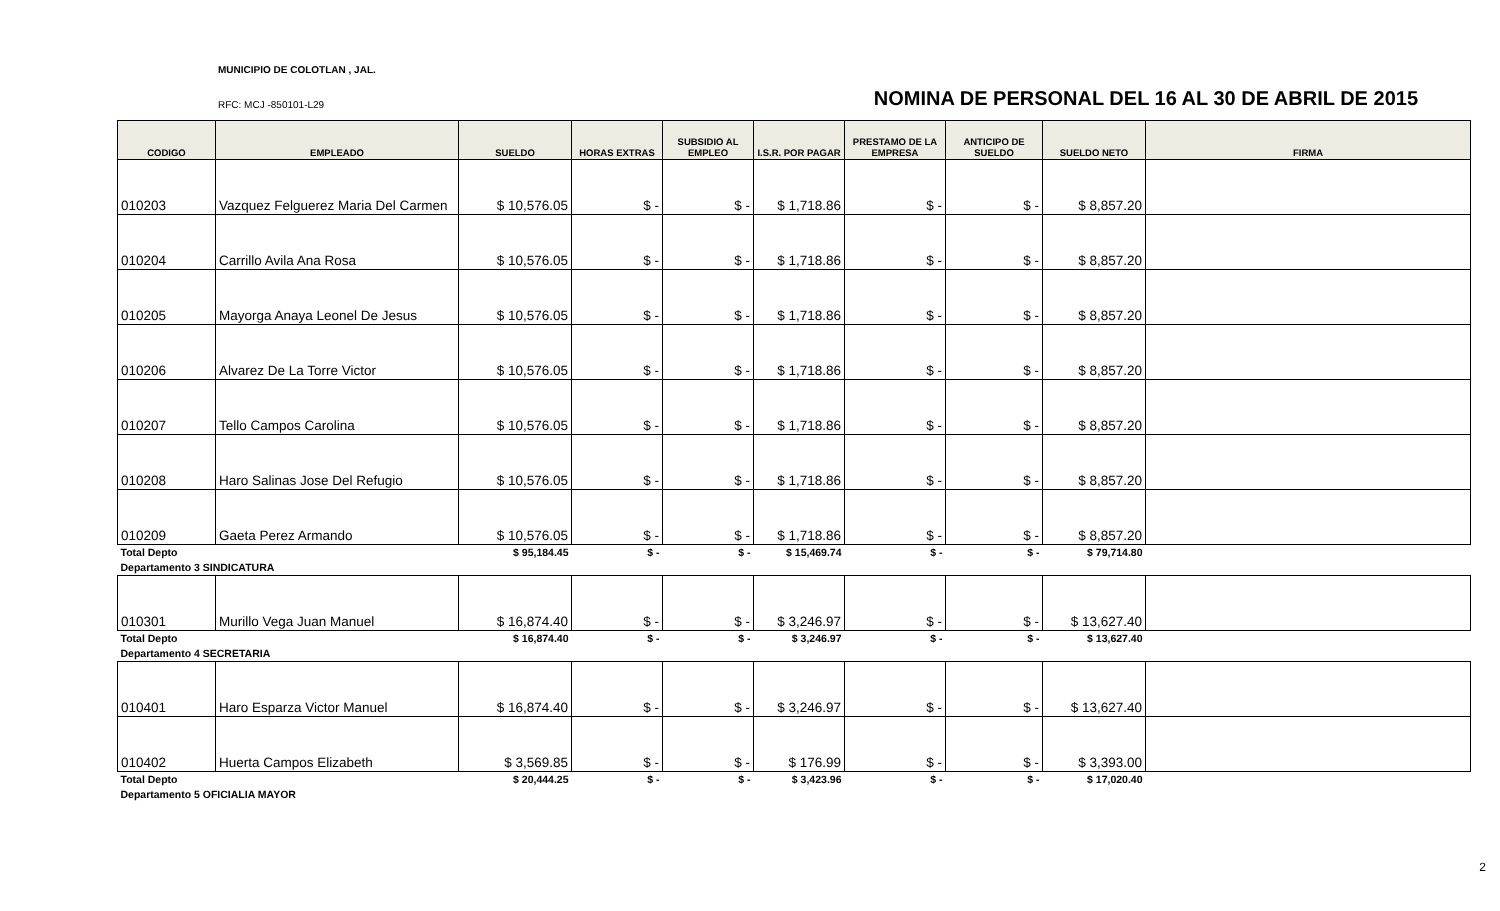MUNICIPIO DE COLOTLAN , JAL.
RFC: MCJ -850101-L29 NOMINA DE PERSONAL DEL 16 AL 30 DE ABRIL DE 2015
| CODIGO | EMPLEADO | SUELDO | HORAS EXTRAS | SUBSIDIO AL EMPLEO | I.S.R. POR PAGAR | PRESTAMO DE LA EMPRESA | ANTICIPO DE SUELDO | SUELDO NETO | FIRMA |
| --- | --- | --- | --- | --- | --- | --- | --- | --- | --- |
| 010203 | Vazquez Felguerez Maria Del Carmen | $ 10,576.05 | $ - | $ - | $ 1,718.86 | $ - | $ - | $ 8,857.20 | |
| 010204 | Carrillo Avila Ana Rosa | $ 10,576.05 | $ - | $ - | $ 1,718.86 | $ - | $ - | $ 8,857.20 | |
| 010205 | Mayorga Anaya Leonel De Jesus | $ 10,576.05 | $ - | $ - | $ 1,718.86 | $ - | $ - | $ 8,857.20 | |
| 010206 | Alvarez De La Torre Victor | $ 10,576.05 | $ - | $ - | $ 1,718.86 | $ - | $ - | $ 8,857.20 | |
| 010207 | Tello Campos Carolina | $ 10,576.05 | $ - | $ - | $ 1,718.86 | $ - | $ - | $ 8,857.20 | |
| 010208 | Haro Salinas Jose Del Refugio | $ 10,576.05 | $ - | $ - | $ 1,718.86 | $ - | $ - | $ 8,857.20 | |
| 010209 | Gaeta Perez Armando | $ 10,576.05 | $ - | $ - | $ 1,718.86 | $ - | $ - | $ 8,857.20 | |
| Total Depto | | $ 95,184.45 | $ - | $ - | $ 15,469.74 | $ - | $ - | $ 79,714.80 | |
| Departamento 3 SINDICATURA | | | | | | | | | |
| 010301 | Murillo Vega Juan Manuel | $ 16,874.40 | $ - | $ - | $ 3,246.97 | $ - | $ - | $ 13,627.40 | |
| Total Depto | | $ 16,874.40 | $ - | $ - | $ 3,246.97 | $ - | $ - | $ 13,627.40 | |
| Departamento 4 SECRETARIA | | | | | | | | | |
| 010401 | Haro Esparza Victor Manuel | $ 16,874.40 | $ - | $ - | $ 3,246.97 | $ - | $ - | $ 13,627.40 | |
| 010402 | Huerta Campos Elizabeth | $ 3,569.85 | $ - | $ - | $ 176.99 | $ - | $ - | $ 3,393.00 | |
| Total Depto | | $ 20,444.25 | $ - | $ - | $ 3,423.96 | $ - | $ - | $ 17,020.40 | |
| Departamento 5 OFICIALIA MAYOR | | | | | | | | | |
2